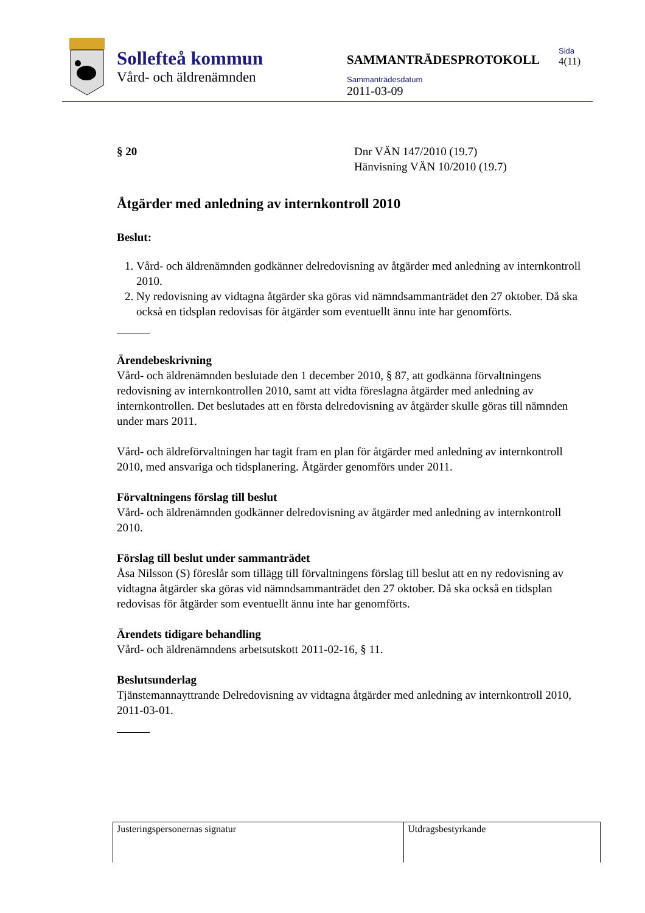Sollefteå kommun
Vård- och äldrenämnden
SAMMANTRÄDESPROTOKOLL
Sammanträdesdatum
2011-03-09
Sida
4(11)
§ 20 Dnr VÄN 147/2010 (19.7)
Hänvisning VÄN 10/2010 (19.7)
Åtgärder med anledning av internkontroll 2010
Beslut:
1. Vård- och äldrenämnden godkänner delredovisning av åtgärder med anledning av internkontroll 2010.
2. Ny redovisning av vidtagna åtgärder ska göras vid nämndsammanträdet den 27 oktober. Då ska också en tidsplan redovisas för åtgärder som eventuellt ännu inte har genomförts.
Ärendebeskrivning
Vård- och äldrenämnden beslutade den 1 december 2010, § 87, att godkänna förvaltningens redovisning av internkontrollen 2010, samt att vidta föreslagna åtgärder med anledning av internkontrollen. Det beslutades att en första delredovisning av åtgärder skulle göras till nämnden under mars 2011.
Vård- och äldreförvaltningen har tagit fram en plan för åtgärder med anledning av internkontroll 2010, med ansvariga och tidsplanering. Åtgärder genomförs under 2011.
Förvaltningens förslag till beslut
Vård- och äldrenämnden godkänner delredovisning av åtgärder med anledning av internkontroll 2010.
Förslag till beslut under sammanträdet
Åsa Nilsson (S) föreslår som tillägg till förvaltningens förslag till beslut att en ny redovisning av vidtagna åtgärder ska göras vid nämndsammanträdet den 27 oktober. Då ska också en tidsplan redovisas för åtgärder som eventuellt ännu inte har genomförts.
Ärendets tidigare behandling
Vård- och äldrenämndens arbetsutskott 2011-02-16, § 11.
Beslutsunderlag
Tjänstemannayttrande Delredovisning av vidtagna åtgärder med anledning av internkontroll 2010, 2011-03-01.
| Justeringspersonernas signatur | Utdragsbestyrkande |